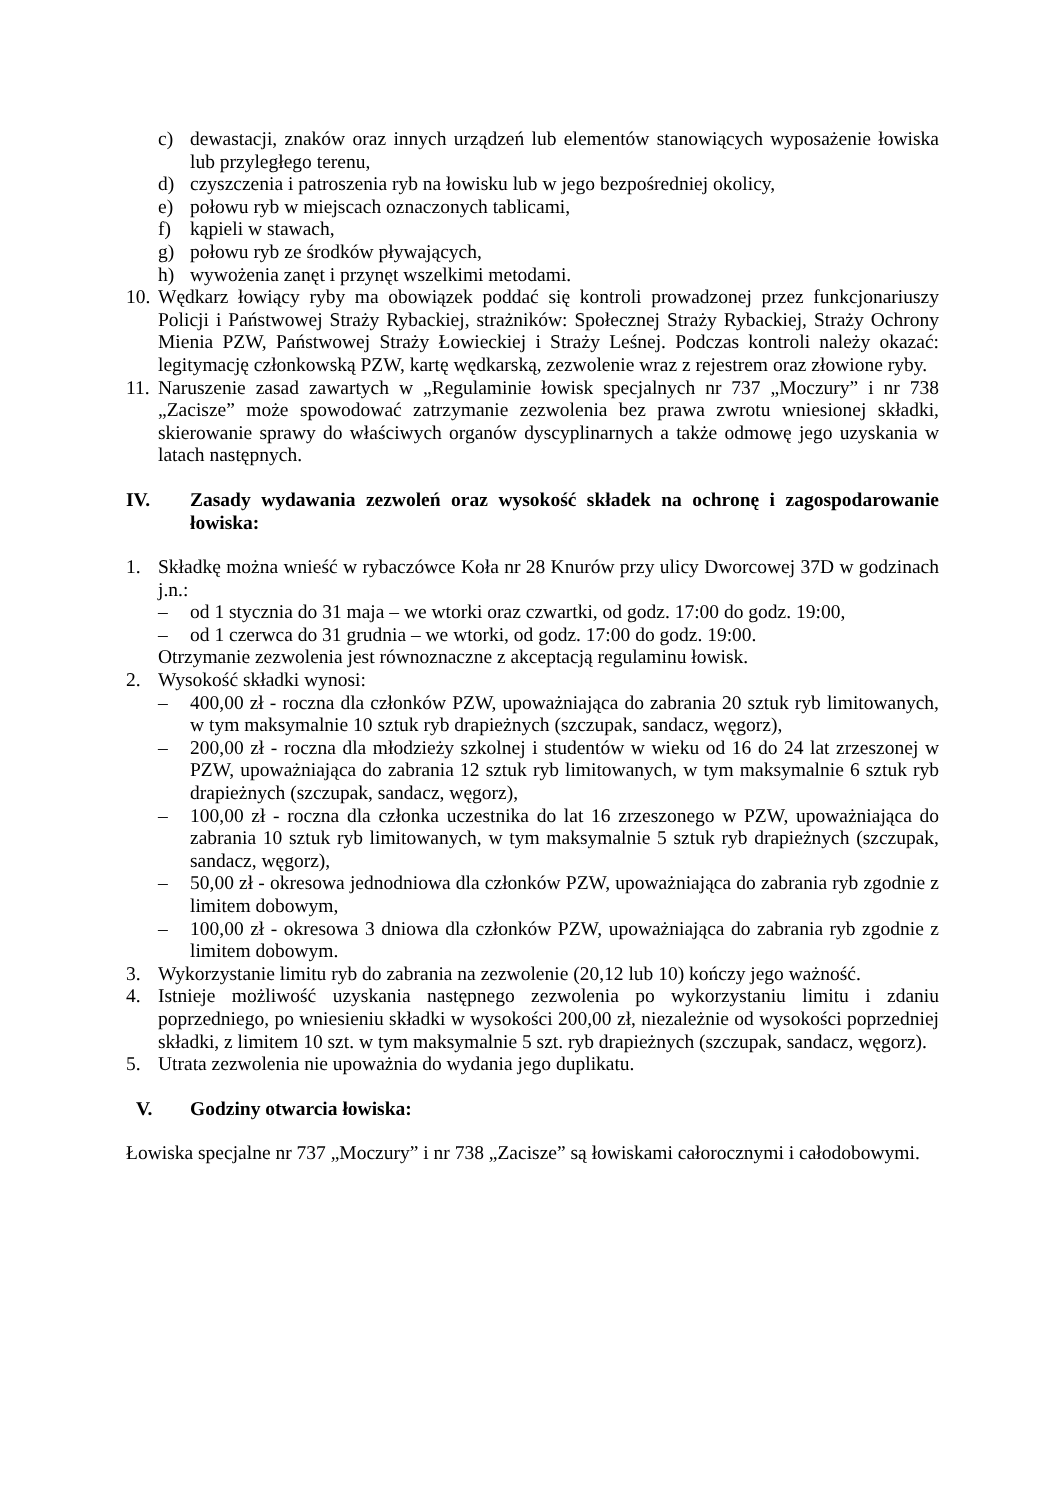c) dewastacji, znaków oraz innych urządzeń lub elementów stanowiących wyposażenie łowiska lub przyległego terenu,
d) czyszczenia i patroszenia ryb na łowisku lub w jego bezpośredniej okolicy,
e) połowu ryb w miejscach oznaczonych tablicami,
f) kąpieli w stawach,
g) połowu ryb ze środków pływających,
h) wywożenia zanęt i przynęt wszelkimi metodami.
10. Wędkarz łowiący ryby ma obowiązek poddać się kontroli prowadzonej przez funkcjonariuszy Policji i Państwowej Straży Rybackiej, strażników: Społecznej Straży Rybackiej, Straży Ochrony Mienia PZW, Państwowej Straży Łowieckiej i Straży Leśnej. Podczas kontroli należy okazać: legitymację członkowską PZW, kartę wędkarską, zezwolenie wraz z rejestrem oraz złowione ryby.
11. Naruszenie zasad zawartych w „Regulaminie łowisk specjalnych nr 737 „Moczury” i nr 738 „Zacisze” może spowodować zatrzymanie zezwolenia bez prawa zwrotu wniesionej składki, skierowanie sprawy do właściwych organów dyscyplinarnych a także odmowę jego uzyskania w latach następnych.
IV. Zasady wydawania zezwoleń oraz wysokość składek na ochronę i zagospodarowanie łowiska:
1. Składkę można wnieść w rybaczówce Koła nr 28 Knurów przy ulicy Dworcowej 37D w godzinach j.n.:
– od 1 stycznia do 31 maja – we wtorki oraz czwartki, od godz. 17:00 do godz. 19:00,
– od 1 czerwca do 31 grudnia – we wtorki, od godz. 17:00 do godz. 19:00.
Otrzymanie zezwolenia jest równoznaczne z akceptacją regulaminu łowisk.
2. Wysokość składki wynosi:
– 400,00 zł - roczna dla członków PZW, upoważniająca do zabrania 20 sztuk ryb limitowanych, w tym maksymalnie 10 sztuk ryb drapieżnych (szczupak, sandacz, węgorz),
– 200,00 zł - roczna dla młodzieży szkolnej i studentów w wieku od 16 do 24 lat zrzeszonej w PZW, upoważniająca do zabrania 12 sztuk ryb limitowanych, w tym maksymalnie 6 sztuk ryb drapieżnych (szczupak, sandacz, węgorz),
– 100,00 zł - roczna dla członka uczestnika do lat 16 zrzeszonego w PZW, upoważniająca do zabrania 10 sztuk ryb limitowanych, w tym maksymalnie 5 sztuk ryb drapieżnych (szczupak, sandacz, węgorz),
– 50,00 zł - okresowa jednodniowa dla członków PZW, upoważniająca do zabrania ryb zgodnie z limitem dobowym,
– 100,00 zł - okresowa 3 dniowa dla członków PZW, upoważniająca do zabrania ryb zgodnie z limitem dobowym.
3. Wykorzystanie limitu ryb do zabrania na zezwolenie (20,12 lub 10) kończy jego ważność.
4. Istnieje możliwość uzyskania następnego zezwolenia po wykorzystaniu limitu i zdaniu poprzedniego, po wniesieniu składki w wysokości 200,00 zł, niezależnie od wysokości poprzedniej składki, z limitem 10 szt. w tym maksymalnie 5 szt. ryb drapieżnych (szczupak, sandacz, węgorz).
5. Utrata zezwolenia nie upoważnia do wydania jego duplikatu.
V. Godziny otwarcia łowiska:
Łowiska specjalne nr 737 „Moczury” i nr 738 „Zacisze” są łowiskami całorocznymi i całodobowymi.